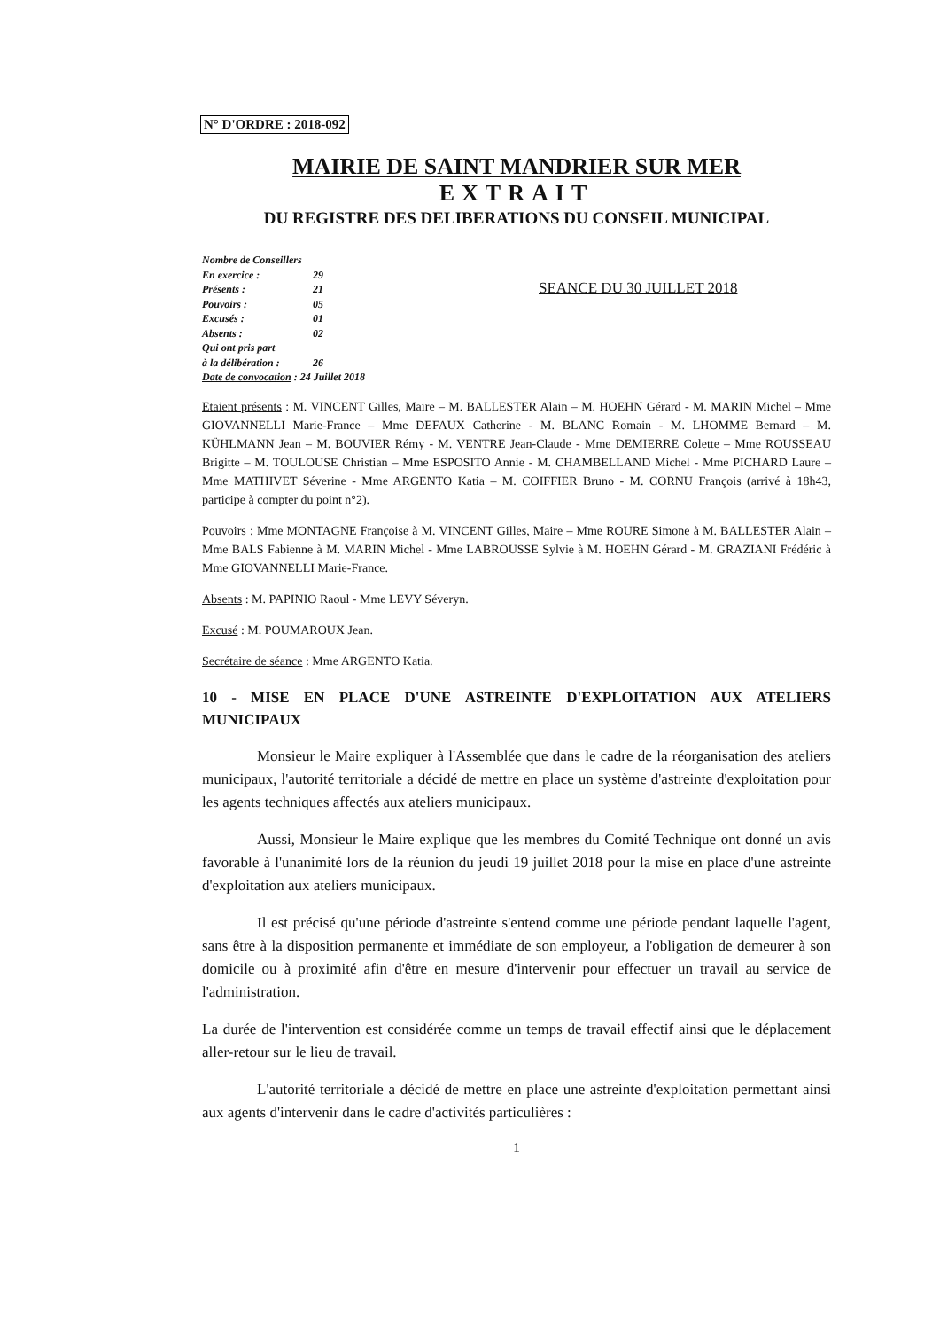N° D'ORDRE : 2018-092
MAIRIE DE SAINT MANDRIER SUR MER
EXTRAIT
DU REGISTRE DES DELIBERATIONS DU CONSEIL MUNICIPAL
Nombre de Conseillers
En exercice : 29
Présents : 21
Pouvoirs : 05
Excusés : 01
Absents : 02
Qui ont pris part
à la délibération : 26
Date de convocation : 24 Juillet 2018
SEANCE DU 30 JUILLET 2018
Etaient présents : M. VINCENT Gilles, Maire – M. BALLESTER Alain – M. HOEHN Gérard - M. MARIN Michel – Mme GIOVANNELLI Marie-France – Mme DEFAUX Catherine - M. BLANC Romain - M. LHOMME Bernard – M. KÜHLMANN Jean – M. BOUVIER Rémy - M. VENTRE Jean-Claude - Mme DEMIERRE Colette – Mme ROUSSEAU Brigitte – M. TOULOUSE Christian – Mme ESPOSITO Annie - M. CHAMBELLAND Michel - Mme PICHARD Laure – Mme MATHIVET Séverine - Mme ARGENTO Katia – M. COIFFIER Bruno - M. CORNU François (arrivé à 18h43, participe à compter du point n°2).
Pouvoirs : Mme MONTAGNE Françoise à M. VINCENT Gilles, Maire – Mme ROURE Simone à M. BALLESTER Alain – Mme BALS Fabienne à M. MARIN Michel - Mme LABROUSSE Sylvie à M. HOEHN Gérard - M. GRAZIANI Frédéric à Mme GIOVANNELLI Marie-France.
Absents : M. PAPINIO Raoul - Mme LEVY Séveryn.
Excusé : M. POUMAROUX Jean.
Secrétaire de séance : Mme ARGENTO Katia.
10 - MISE EN PLACE D'UNE ASTREINTE D'EXPLOITATION AUX ATELIERS MUNICIPAUX
Monsieur le Maire expliquer à l'Assemblée que dans le cadre de la réorganisation des ateliers municipaux, l'autorité territoriale a décidé de mettre en place un système d'astreinte d'exploitation pour les agents techniques affectés aux ateliers municipaux.
Aussi, Monsieur le Maire explique que les membres du Comité Technique ont donné un avis favorable à l'unanimité lors de la réunion du jeudi 19 juillet 2018 pour la mise en place d'une astreinte d'exploitation aux ateliers municipaux.
Il est précisé qu'une période d'astreinte s'entend comme une période pendant laquelle l'agent, sans être à la disposition permanente et immédiate de son employeur, a l'obligation de demeurer à son domicile ou à proximité afin d'être en mesure d'intervenir pour effectuer un travail au service de l'administration.
La durée de l'intervention est considérée comme un temps de travail effectif ainsi que le déplacement aller-retour sur le lieu de travail.
L'autorité territoriale a décidé de mettre en place une astreinte d'exploitation permettant ainsi aux agents d'intervenir dans le cadre d'activités particulières :
1